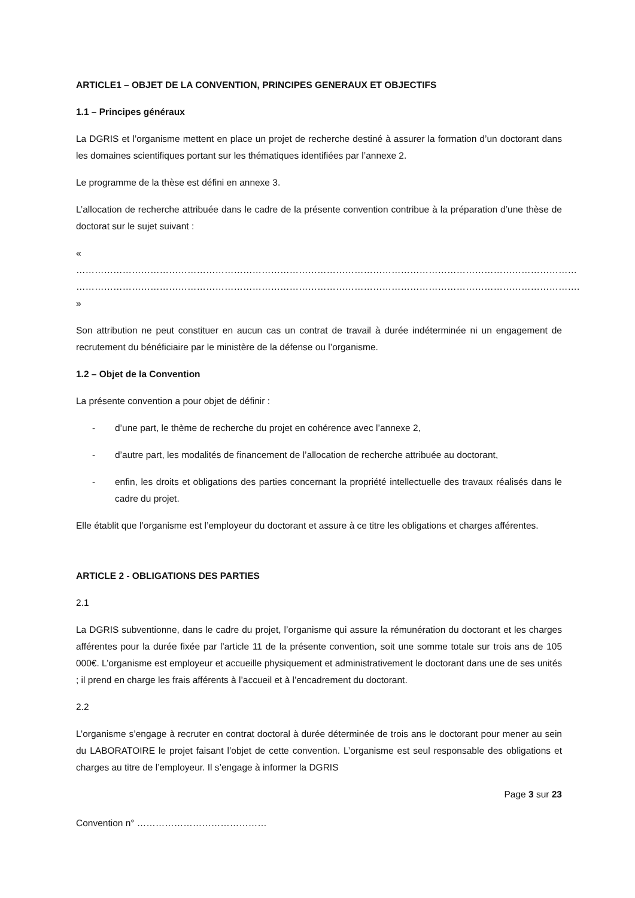ARTICLE1 – OBJET DE LA CONVENTION, PRINCIPES GENERAUX ET OBJECTIFS
1.1 – Principes généraux
La DGRIS et l’organisme mettent en place un projet de recherche destiné à assurer la formation d’un doctorant dans les domaines scientifiques portant sur les thématiques identifiées par l’annexe 2.
Le programme de la thèse est défini en annexe 3.
L’allocation de recherche attribuée dans le cadre de la présente convention contribue à la préparation d’une thèse de doctorat sur le sujet suivant :
« ……………………………………………………………………………………………………………………………………………… ………………………………………………………………………………………………………………………………………………. »
Son attribution ne peut constituer en aucun cas un contrat de travail à durée indéterminée ni un engagement de recrutement du bénéficiaire par le ministère de la défense ou l’organisme.
1.2 – Objet de la Convention
La présente convention a pour objet de définir :
- d’une part, le thème de recherche du projet en cohérence avec l’annexe 2,
- d’autre part, les modalités de financement de l’allocation de recherche attribuée au doctorant,
- enfin, les droits et obligations des parties concernant la propriété intellectuelle des travaux réalisés dans le cadre du projet.
Elle établit que l’organisme est l’employeur du doctorant et assure à ce titre les obligations et charges afférentes.
ARTICLE 2 - OBLIGATIONS DES PARTIES
2.1
La DGRIS subventionne, dans le cadre du projet, l’organisme qui assure la rémunération du doctorant et les charges afférentes pour la durée fixée par l’article 11 de la présente convention, soit une somme totale sur trois ans de 105 000€. L’organisme est employeur et accueille physiquement et administrativement le doctorant dans une de ses unités ; il prend en charge les frais afférents à l’accueil et à l’encadrement du doctorant.
2.2
L’organisme s’engage à recruter en contrat doctoral à durée déterminée de trois ans le doctorant pour mener au sein du LABORATOIRE le projet faisant l’objet de cette convention. L’organisme est seul responsable des obligations et charges au titre de l’employeur. Il s’engage à informer la DGRIS
Page 3 sur 23
Convention n° ……………………………………